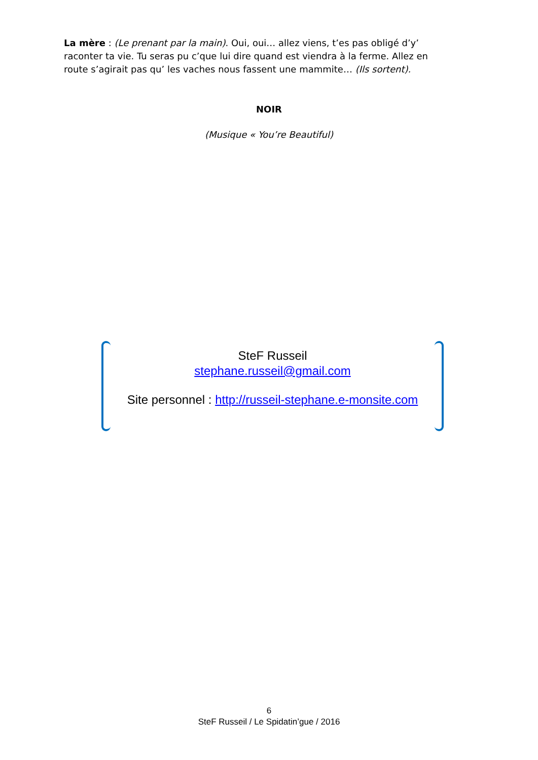La mère : (Le prenant par la main). Oui, oui… allez viens, t’es pas obligé d’y’ raconter ta vie. Tu seras pu c’que lui dire quand est viendra à la ferme. Allez en route s’agirait pas qu’ les vaches nous fassent une mammite… (Ils sortent).
NOIR
(Musique « You’re Beautiful)
SteF Russeil
stephane.russeil@gmail.com
Site personnel : http://russeil-stephane.e-monsite.com
6
SteF Russeil / Le Spidatin’gue / 2016